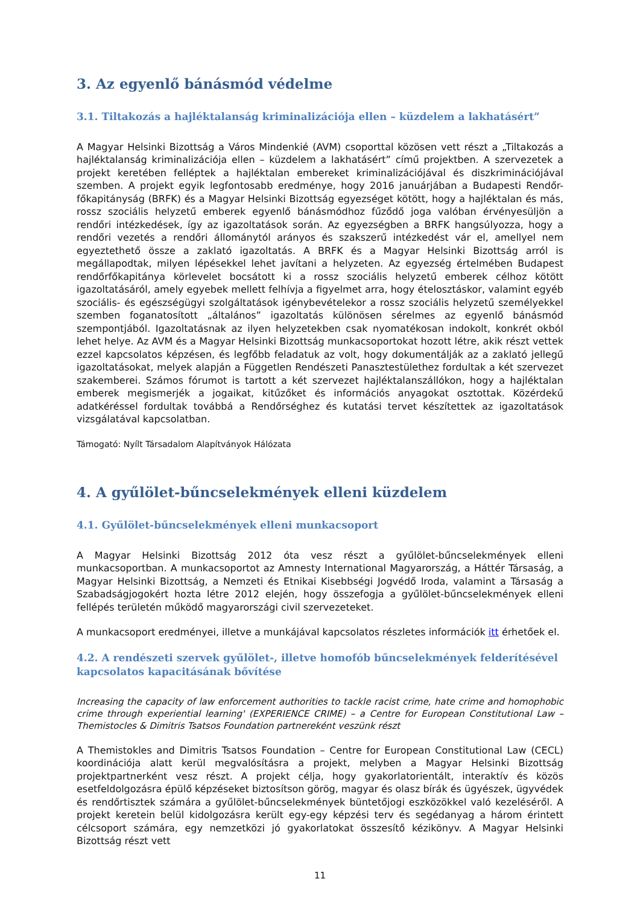3. Az egyenlő bánásmód védelme
3.1. Tiltakozás a hajléktalanság kriminalizációja ellen – küzdelem a lakhatásért”
A Magyar Helsinki Bizottság a Város Mindenkié (AVM) csoporttal közösen vett részt a „Tiltakozás a hajléktalanság kriminalizációja ellen – küzdelem a lakhatásért” című projektben. A szervezetek a projekt keretében felléptek a hajléktalan embereket kriminalizációjával és diszkriminációjával szemben. A projekt egyik legfontosabb eredménye, hogy 2016 januárjában a Budapesti Rendőr-főkapitányság (BRFK) és a Magyar Helsinki Bizottság egyezséget kötött, hogy a hajléktalan és más, rossz szociális helyzetű emberek egyenlő bánásmódhoz fűződő joga valóban érvényesüljön a rendőri intézkedések, így az igazoltatások során. Az egyezségben a BRFK hangsúlyozza, hogy a rendőri vezetés a rendőri állománytól arányos és szakszerű intézkedést vár el, amellyel nem egyeztethető össze a zaklató igazoltatás. A BRFK és a Magyar Helsinki Bizottság arról is megállapodtak, milyen lépésekkel lehet javítani a helyzeten. Az egyezség értelmében Budapest rendőrfőkapitánya körlevelet bocsátott ki a rossz szociális helyzetű emberek célhoz kötött igazoltatásáról, amely egyebek mellett felhívja a figyelmet arra, hogy ételosztáskor, valamint egyéb szociális- és egészségügyi szolgáltatások igénybevételekor a rossz szociális helyzetű személyekkel szemben foganatosított „általános” igazoltatás különösen sérelmes az egyenlő bánásmód szempontjából. Igazoltatásnak az ilyen helyzetekben csak nyomatékosan indokolt, konkrét okból lehet helye. Az AVM és a Magyar Helsinki Bizottság munkacsoportokat hozott létre, akik részt vettek ezzel kapcsolatos képzésen, és legfőbb feladatuk az volt, hogy dokumentálják az a zaklató jellegű igazoltatásokat, melyek alapján a Független Rendészeti Panasztestülethez fordultak a két szervezet szakemberei. Számos fórumot is tartott a két szervezet hajléktalanszállókon, hogy a hajléktalan emberek megismerjék a jogaikat, kitűzőket és információs anyagokat osztottak. Közérdekű adatkéréssel fordultak továbbá a Rendőrséghez és kutatási tervet készítettek az igazoltatások vizsgálatával kapcsolatban.
Támogató: Nyílt Társadalom Alapítványok Hálózata
4. A gyűlölet-bűncselekmények elleni küzdelem
4.1. Gyűlölet-bűncselekmények elleni munkacsoport
A Magyar Helsinki Bizottság 2012 óta vesz részt a gyűlölet-bűncselekmények elleni munkacsoportban. A munkacsoportot az Amnesty International Magyarország, a Háttér Társaság, a Magyar Helsinki Bizottság, a Nemzeti és Etnikai Kisebbségi Jogvédő Iroda, valamint a Társaság a Szabadságjogokért hozta létre 2012 elején, hogy összefogja a gyűlölet-bűncselekmények elleni fellépés területén működő magyarországi civil szervezeteket.
A munkacsoport eredményei, illetve a munkájával kapcsolatos részletes információk itt érhetőek el.
4.2. A rendészeti szervek gyűlölet-, illetve homofób bűncselekmények felderítésével kapcsolatos kapacitásának bővítése
Increasing the capacity of law enforcement authorities to tackle racist crime, hate crime and homophobic crime through experiential learning' (EXPERIENCE CRIME) – a Centre for European Constitutional Law – Themistocles & Dimitris Tsatsos Foundation partnereként veszünk részt
A Themistokles and Dimitris Tsatsos Foundation – Centre for European Constitutional Law (CECL) koordinációja alatt kerül megvalósításra a projekt, melyben a Magyar Helsinki Bizottság projektpartnerként vesz részt. A projekt célja, hogy gyakorlatorientált, interaktív és közös esetfeldolgozásra épülő képzéseket biztosítson görög, magyar és olasz bírák és ügyészek, ügyvédek és rendőrtisztek számára a gyűlölet-bűncselekmények büntetőjogi eszközökkel való kezeléséről. A projekt keretein belül kidolgozásra került egy-egy képzési terv és segédanyag a három érintett célcsoport számára, egy nemzetközi jó gyakorlatokat összesítő kézikönyv. A Magyar Helsinki Bizottság részt vett
11